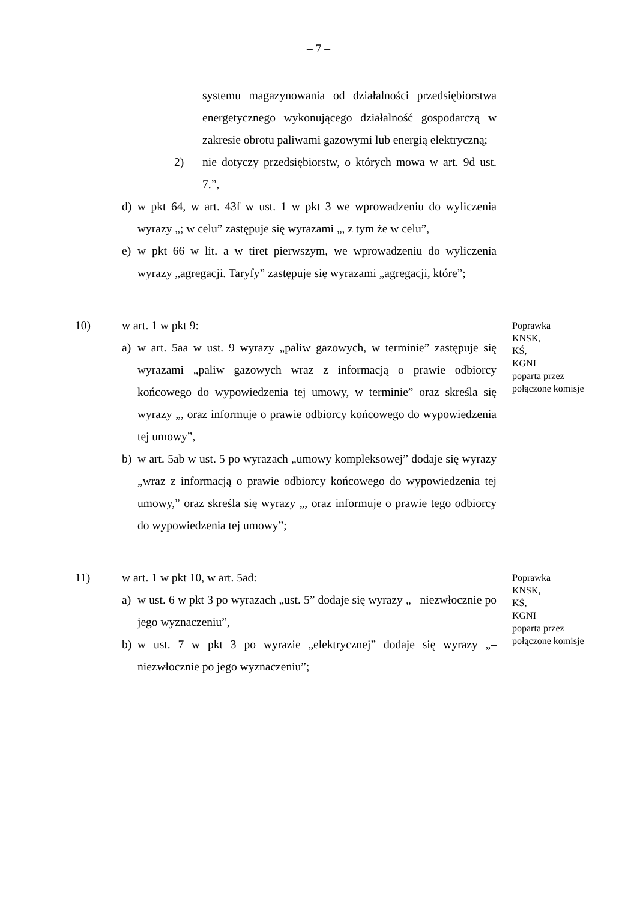– 7 –
systemu magazynowania od działalności przedsiębiorstwa energetycznego wykonującego działalność gospodarczą w zakresie obrotu paliwami gazowymi lub energią elektryczną;
2) nie dotyczy przedsiębiorstw, o których mowa w art. 9d ust. 7.”,
d) w pkt 64, w art. 43f w ust. 1 w pkt 3 we wprowadzeniu do wyliczenia wyrazy „; w celu” zastępuje się wyrazami „, z tym że w celu”,
e) w pkt 66 w lit. a w tiret pierwszym, we wprowadzeniu do wyliczenia wyrazy „agregacji. Taryfy” zastępuje się wyrazami „agregacji, które”;
10) w art. 1 w pkt 9:
a) w art. 5aa w ust. 9 wyrazy „paliw gazowych, w terminie” zastępuje się wyrazami „paliw gazowych wraz z informacją o prawie odbiorcy końcowego do wypowiedzenia tej umowy, w terminie” oraz skreśla się wyrazy „, oraz informuje o prawie odbiorcy końcowego do wypowiedzenia tej umowy”,
b) w art. 5ab w ust. 5 po wyrazach „umowy kompleksowej” dodaje się wyrazy „wraz z informacją o prawie odbiorcy końcowego do wypowiedzenia tej umowy,” oraz skreśla się wyrazy „, oraz informuje o prawie tego odbiorcy do wypowiedzenia tej umowy”;
Poprawka
KNSK,
KŚ,
KGNI
poparta przez
połączone komisje
11) w art. 1 w pkt 10, w art. 5ad:
a) w ust. 6 w pkt 3 po wyrazach „ust. 5” dodaje się wyrazy „– niezwłocznie po jego wyznaczeniu”,
b) w ust. 7 w pkt 3 po wyrazie „elektrycznej” dodaje się wyrazy „– niezwłocznie po jego wyznaczeniu”;
Poprawka
KNSK,
KŚ,
KGNI
poparta przez
połączone komisje